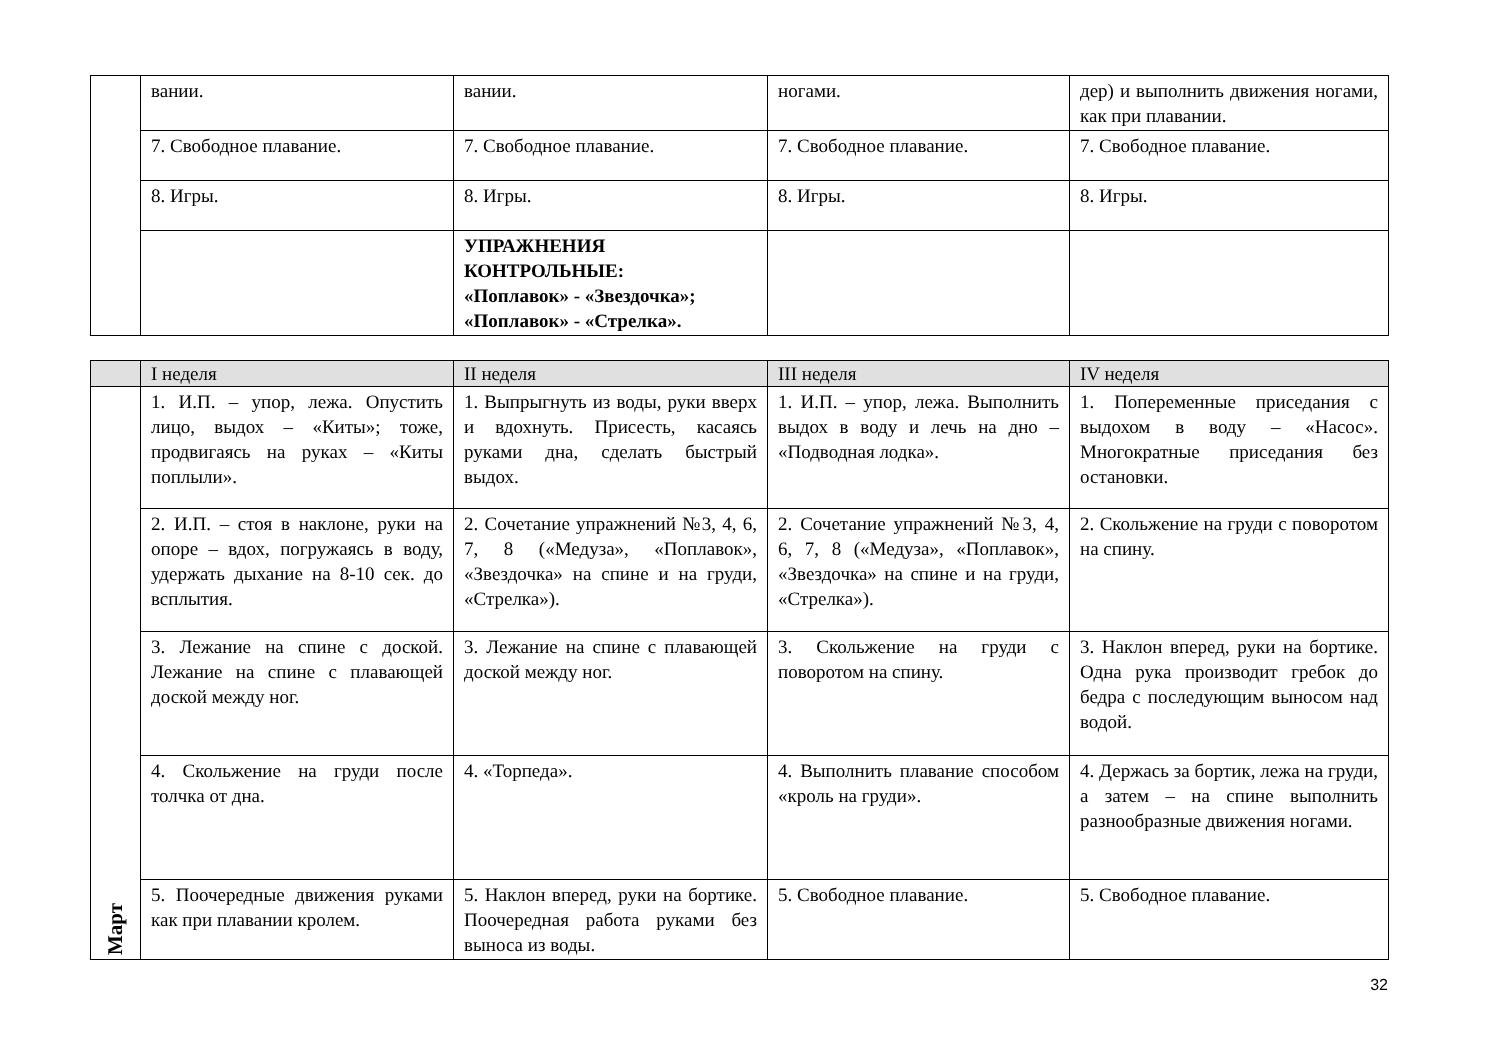| | вании. | вании. | ногами. | дер) и выполнить движения ногами, как при плавании. |
| | 7. Свободное плавание. | 7. Свободное плавание. | 7. Свободное плавание. | 7. Свободное плавание. |
| | 8. Игры. | 8. Игры. | 8. Игры. | 8. Игры. |
| | | УПРАЖНЕНИЯ КОНТРОЛЬНЫЕ: «Поплавок» - «Звездочка»; «Поплавок» - «Стрелка». | | |
| | I неделя | II неделя | III неделя | IV неделя |
| --- | --- | --- | --- | --- |
| Март | 1. И.П. – упор, лежа. Опустить лицо, выдох – «Киты»; тоже, продвигаясь на руках – «Киты поплыли». | 1. Выпрыгнуть из воды, руки вверх и вдохнуть. Присесть, касаясь руками дна, сделать быстрый выдох. | 1. И.П. – упор, лежа. Выполнить выдох в воду и лечь на дно – «Подводная лодка». | 1. Попеременные приседания с выдохом в воду – «Насос». Многократные приседания без остановки. |
| | 2. И.П. – стоя в наклоне, руки на опоре – вдох, погружаясь в воду, удержать дыхание на 8-10 сек. до всплытия. | 2. Сочетание упражнений №3, 4, 6, 7, 8 («Медуза», «Поплавок», «Звездочка» на спине и на груди, «Стрелка»). | 2. Сочетание упражнений №3, 4, 6, 7, 8 («Медуза», «Поплавок», «Звездочка» на спине и на груди, «Стрелка»). | 2. Скольжение на груди с поворотом на спину. |
| | 3. Лежание на спине с доской. Лежание на спине с плавающей доской между ног. | 3. Лежание на спине с плавающей доской между ног. | 3. Скольжение на груди с поворотом на спину. | 3. Наклон вперед, руки на бортике. Одна рука производит гребок до бедра с последующим выносом над водой. |
| | 4. Скольжение на груди после толчка от дна. | 4. «Торпеда». | 4. Выполнить плавание способом «кроль на груди». | 4. Держась за бортик, лежа на груди, а затем – на спине выполнить разнообразные движения ногами. |
| | 5. Поочередные движения руками как при плавании кролем. | 5. Наклон вперед, руки на бортике. Поочередная работа руками без выноса из воды. | 5. Свободное плавание. | 5. Свободное плавание. |
32